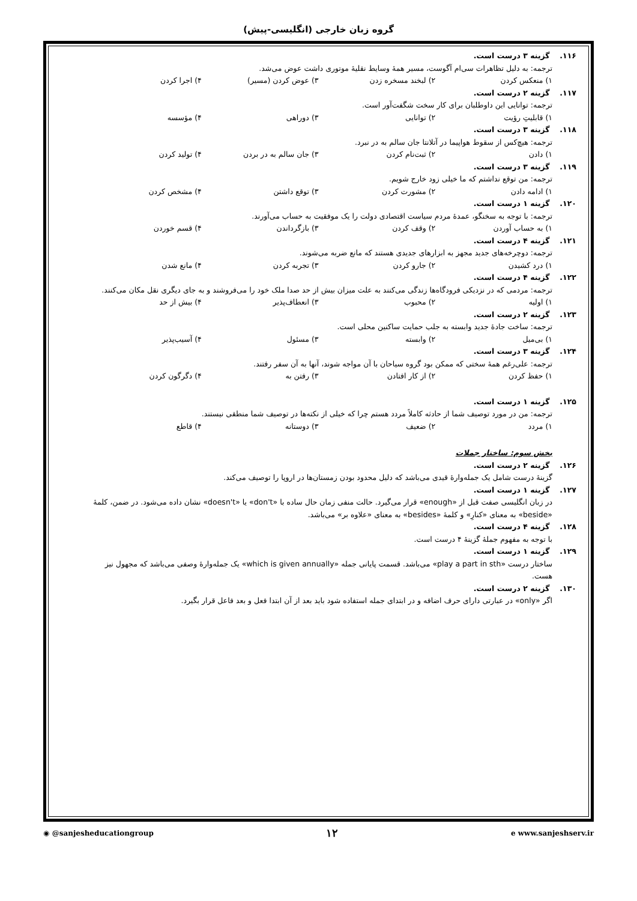گروه زبان خارجی (انگلیسی-پیش)
۱۱۶. گزینه ۳ درست است.
ترجمه: به دلیل تظاهرات سی‌ام آگوست، مسیر همهٔ وسایط نقلیهٔ موتوری داشت عوض می‌شد.
۱) منعکس کردن ۲) لبخند مسخره زدن ۳) عوض کردن (مسیر) ۴) اجرا کردن
۱۱۷. گزینه ۲ درست است.
ترجمه: توانایی این داوطلبان برای کار سخت شگفت‌آور است.
۱) قابلیتِ رؤیت ۲) توانایی ۳) دوراهی ۴) مؤسسه
۱۱۸. گزینه ۳ درست است.
ترجمه: هیچ‌کس از سقوط هواپیما در آتلانتا جان سالم به در نبرد.
۱) دادن ۲) ثبت‌نام کردن ۳) جان سالم به در بردن ۴) تولید کردن
۱۱۹. گزینه ۳ درست است.
ترجمه: من توقع نداشتم که ما خیلی زود خارج شویم.
۱) ادامه دادن ۲) مشورت کردن ۳) توقع داشتن ۴) مشخص کردن
۱۲۰. گزینه ۱ درست است.
ترجمه: با توجه به سخنگو، عمدهٔ مردم سیاست اقتصادی دولت را یک موفقیت به حساب می‌آورند.
۱) به حساب آوردن ۲) وقف کردن ۳) بازگرداندن ۴) قسم خوردن
۱۲۱. گزینه ۴ درست است.
ترجمه: دوچرخه‌های جدید مجهز به ابزارهای جدیدی هستند که مانع ضربه می‌شوند.
۱) درد کشیدن ۲) جارو کردن ۳) تجربه کردن ۴) مانع شدن
۱۲۲. گزینه ۴ درست است.
ترجمه: مردمی که در نزدیکی فرودگاه‌ها زندگی می‌کنند به علت میزان بیش از حد صدا ملک خود را می‌فروشند و به جای دیگری نقل مکان می‌کنند.
۱) اولیه ۲) محبوب ۳) انعطاف‌پذیر ۴) بیش از حد
۱۲۳. گزینه ۲ درست است.
ترجمه: ساخت جادهٔ جدید وابسته به جلب حمایت ساکنین محلی است.
۱) بی‌میل ۲) وابسته ۳) مسئول ۴) آسیب‌پذیر
۱۲۴. گزینه ۳ درست است.
ترجمه: علی‌رغم همهٔ سختی که ممکن بود گروه سیاحان با آن مواجه شوند، آنها به آن سفر رفتند.
۱) حفظ کردن ۲) از کار افتادن ۳) رفتن به ۴) دگرگون کردن
۱۲۵. گزینه ۱ درست است.
ترجمه: من در مورد توصیف شما از حادثه کاملاً مردد هستم چرا که خیلی از نکته‌ها در توصیف شما منطقی نیستند.
۱) مردد ۲) ضعیف ۳) دوستانه ۴) قاطع
بخش سوم: ساختار جملات
۱۲۶. گزینه ۲ درست است.
گزینهٔ درست شامل یک جمله‌وارهٔ قیدی می‌باشد که دلیل محدود بودن زمستان‌ها در اروپا را توصیف می‌کند.
۱۲۷. گزینه ۱ درست است.
در زبان انگلیسی صفت قبل از «enough» قرار می‌گیرد. حالت منفی زمان حال ساده با «don't» یا «doesn't» نشان داده می‌شود. در ضمن، کلمهٔ «beside» به معنای «کنارِ» و کلمهٔ «besides» به معنای «علاوه بر» می‌باشد.
۱۲۸. گزینه ۴ درست است.
با توجه به مفهوم جملهٔ گزینهٔ ۴ درست است.
۱۲۹. گزینه ۱ درست است.
ساختار درست «play a part in sth» می‌باشد. قسمت پایانی جمله «which is given annually» یک جمله‌وارهٔ وصفی می‌باشد که مجهول نیز هست.
۱۳۰. گزینه ۲ درست است.
اگر «only» در عبارتی دارای حرف اضافه و در ابتدای جمله استفاده شود باید بعد از آن ابتدا فعل و بعد فاعل قرار بگیرد.
◉ @sanjesheducationgroup ۱۲ e www.sanjeshserv.ir